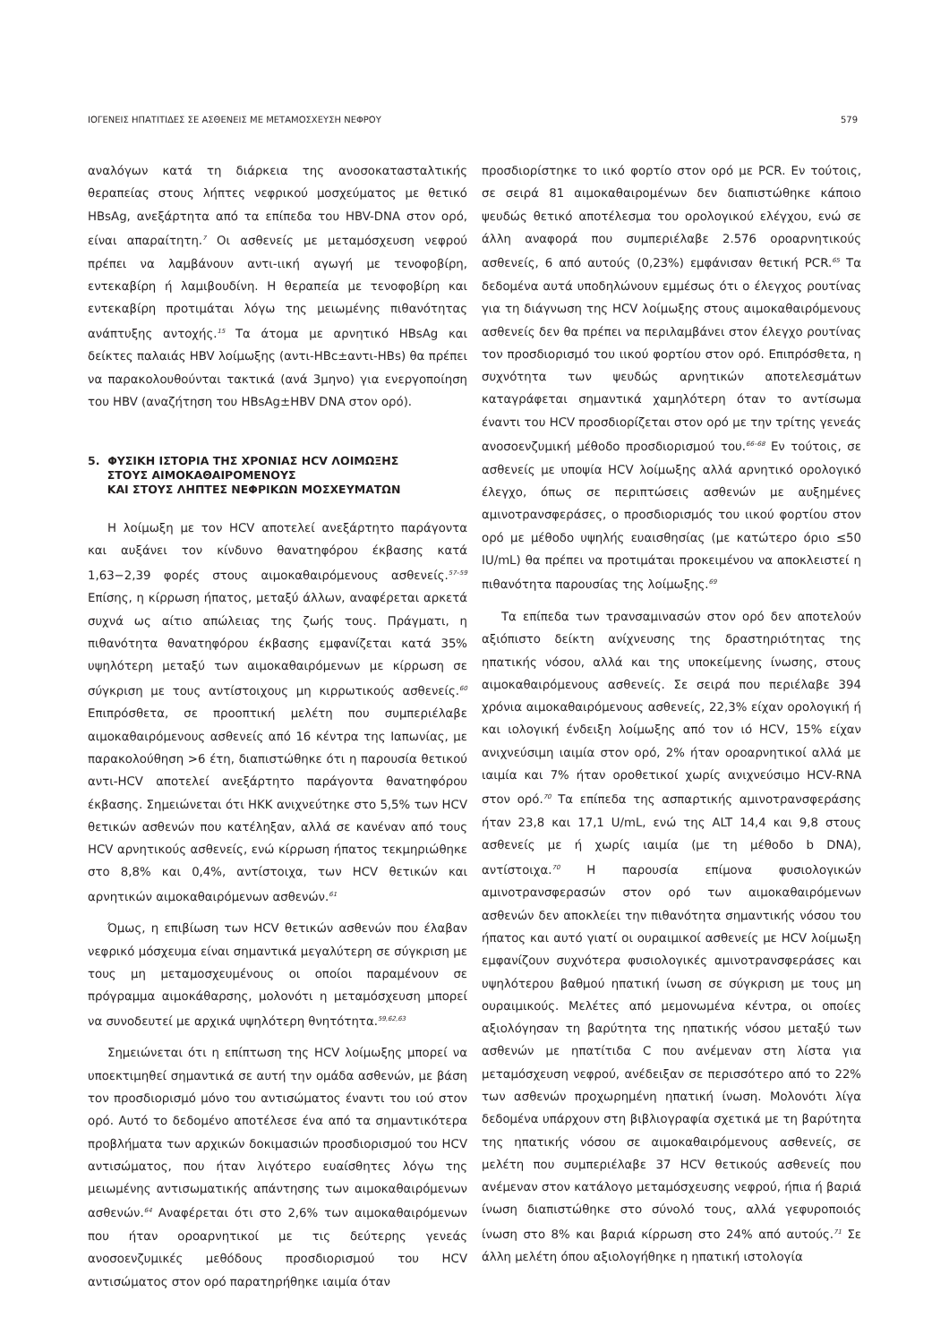ΙΟΓΕΝΕΙΣ ΗΠΑΤΙΤΙΔΕΣ ΣΕ ΑΣΘΕΝΕΙΣ ΜΕ ΜΕΤΑΜΟΣΧΕΥΣΗ ΝΕΦΡΟΥ 579
αναλόγων κατά τη διάρκεια της ανοσοκατασταλτικής θεραπείας στους λήπτες νεφρικού μοσχεύματος με θετικό HBsAg, ανεξάρτητα από τα επίπεδα του HBV-DNA στον ορό, είναι απαραίτητη.<sup>7</sup> Οι ασθενείς με μεταμόσχευση νεφρού πρέπει να λαμβάνουν αντι-ιική αγωγή με τενοφοβίρη, εντεκαβίρη ή λαμιβουδίνη. Η θεραπεία με τενοφοβίρη και εντεκαβίρη προτιμάται λόγω της μειωμένης πιθανότητας ανάπτυξης αντοχής.<sup>15</sup> Τα άτομα με αρνητικό HBsAg και δείκτες παλαιάς HBV λοίμωξης (αντι-HBc±αντι-HBs) θα πρέπει να παρακολουθούνται τακτικά (ανά 3μηνο) για ενεργοποίηση του HBV (αναζήτηση του HBsAg±HBV DNA στον ορό).
5. ΦΥΣΙΚΗ ΙΣΤΟΡΙΑ ΤΗΣ ΧΡΟΝΙΑΣ HCV ΛΟΙΜΩΞΗΣ
ΣΤΟΥΣ ΑΙΜΟΚΑΘΑΙΡΟΜΕΝΟΥΣ
ΚΑΙ ΣΤΟΥΣ ΛΗΠΤΕΣ ΝΕΦΡΙΚΩΝ ΜΟΣΧΕΥΜΑΤΩΝ
Η λοίμωξη με τον HCV αποτελεί ανεξάρτητο παράγοντα και αυξάνει τον κίνδυνο θανατηφόρου έκβασης κατά 1,63−2,39 φορές στους αιμοκαθαιρόμενους ασθενείς.<sup>57–59</sup> Επίσης, η κίρρωση ήπατος, μεταξύ άλλων, αναφέρεται αρκετά συχνά ως αίτιο απώλειας της ζωής τους. Πράγματι, η πιθανότητα θανατηφόρου έκβασης εμφανίζεται κατά 35% υψηλότερη μεταξύ των αιμοκαθαιρόμενων με κίρρωση σε σύγκριση με τους αντίστοιχους μη κιρρωτικούς ασθενείς.<sup>60</sup> Επιπρόσθετα, σε προοπτική μελέτη που συμπεριέλαβε αιμοκαθαιρόμενους ασθενείς από 16 κέντρα της Ιαπωνίας, με παρακολούθηση >6 έτη, διαπιστώθηκε ότι η παρουσία θετικού αντι-HCV αποτελεί ανεξάρτητο παράγοντα θανατηφόρου έκβασης. Σημειώνεται ότι ΗΚΚ ανιχνεύτηκε στο 5,5% των HCV θετικών ασθενών που κατέληξαν, αλλά σε κανέναν από τους HCV αρνητικούς ασθενείς, ενώ κίρρωση ήπατος τεκμηριώθηκε στο 8,8% και 0,4%, αντίστοιχα, των HCV θετικών και αρνητικών αιμοκαθαιρόμενων ασθενών.<sup>61</sup>
Όμως, η επιβίωση των HCV θετικών ασθενών που έλαβαν νεφρικό μόσχευμα είναι σημαντικά μεγαλύτερη σε σύγκριση με τους μη μεταμοσχευμένους οι οποίοι παραμένουν σε πρόγραμμα αιμοκάθαρσης, μολονότι η μεταμόσχευση μπορεί να συνοδευτεί με αρχικά υψηλότερη θνητότητα.<sup>59,62,63</sup>
Σημειώνεται ότι η επίπτωση της HCV λοίμωξης μπορεί να υποεκτιμηθεί σημαντικά σε αυτή την ομάδα ασθενών, με βάση τον προσδιορισμό μόνο του αντισώματος έναντι του ιού στον ορό. Αυτό το δεδομένο αποτέλεσε ένα από τα σημαντικότερα προβλήματα των αρχικών δοκιμασιών προσδιορισμού του HCV αντισώματος, που ήταν λιγότερο ευαίσθητες λόγω της μειωμένης αντισωματικής απάντησης των αιμοκαθαιρόμενων ασθενών.<sup>64</sup> Αναφέρεται ότι στο 2,6% των αιμοκαθαιρόμενων που ήταν οροαρνητικοί με τις δεύτερης γενεάς ανοσοενζυμικές μεθόδους προσδιορισμού του HCV αντισώματος στον ορό παρατηρήθηκε ιαιμία όταν
προσδιορίστηκε το ιικό φορτίο στον ορό με PCR. Εν τούτοις, σε σειρά 81 αιμοκαθαιρομένων δεν διαπιστώθηκε κάποιο ψευδώς θετικό αποτέλεσμα του ορολογικού ελέγχου, ενώ σε άλλη αναφορά που συμπεριέλαβε 2.576 οροαρνητικούς ασθενείς, 6 από αυτούς (0,23%) εμφάνισαν θετική PCR.<sup>65</sup> Τα δεδομένα αυτά υποδηλώνουν εμμέσως ότι ο έλεγχος ρουτίνας για τη διάγνωση της HCV λοίμωξης στους αιμοκαθαιρόμενους ασθενείς δεν θα πρέπει να περιλαμβάνει στον έλεγχο ρουτίνας τον προσδιορισμό του ιικού φορτίου στον ορό. Επιπρόσθετα, η συχνότητα των ψευδώς αρνητικών αποτελεσμάτων καταγράφεται σημαντικά χαμηλότερη όταν το αντίσωμα έναντι του HCV προσδιορίζεται στον ορό με την τρίτης γενεάς ανοσοενζυμική μέθοδο προσδιορισμού του.<sup>66–68</sup> Εν τούτοις, σε ασθενείς με υποψία HCV λοίμωξης αλλά αρνητικό ορολογικό έλεγχο, όπως σε περιπτώσεις ασθενών με αυξημένες αμινοτρανσφεράσες, ο προσδιορισμός του ιικού φορτίου στον ορό με μέθοδο υψηλής ευαισθησίας (με κατώτερο όριο ≤50 IU/mL) θα πρέπει να προτιμάται προκειμένου να αποκλειστεί η πιθανότητα παρουσίας της λοίμωξης.<sup>69</sup>
Τα επίπεδα των τρανσαμινασών στον ορό δεν αποτελούν αξιόπιστο δείκτη ανίχνευσης της δραστηριότητας της ηπατικής νόσου, αλλά και της υποκείμενης ίνωσης, στους αιμοκαθαιρόμενους ασθενείς. Σε σειρά που περιέλαβε 394 χρόνια αιμοκαθαιρόμενους ασθενείς, 22,3% είχαν ορολογική ή και ιολογική ένδειξη λοίμωξης από τον ιό HCV, 15% είχαν ανιχνεύσιμη ιαιμία στον ορό, 2% ήταν οροαρνητικοί αλλά με ιαιμία και 7% ήταν οροθετικοί χωρίς ανιχνεύσιμο HCV-RNA στον ορό.<sup>70</sup> Τα επίπεδα της ασπαρτικής αμινοτρανσφεράσης ήταν 23,8 και 17,1 U/mL, ενώ της ALT 14,4 και 9,8 στους ασθενείς με ή χωρίς ιαιμία (με τη μέθοδο b DNA), αντίστοιχα.<sup>70</sup> Η παρουσία επίμονα φυσιολογικών αμινοτρανσφερασών στον ορό των αιμοκαθαιρόμενων ασθενών δεν αποκλείει την πιθανότητα σημαντικής νόσου του ήπατος και αυτό γιατί οι ουραιμικοί ασθενείς με HCV λοίμωξη εμφανίζουν συχνότερα φυσιολογικές αμινοτρανσφεράσες και υψηλότερου βαθμού ηπατική ίνωση σε σύγκριση με τους μη ουραιμικούς. Μελέτες από μεμονωμένα κέντρα, οι οποίες αξιολόγησαν τη βαρύτητα της ηπατικής νόσου μεταξύ των ασθενών με ηπατίτιδα C που ανέμεναν στη λίστα για μεταμόσχευση νεφρού, ανέδειξαν σε περισσότερο από το 22% των ασθενών προχωρημένη ηπατική ίνωση. Μολονότι λίγα δεδομένα υπάρχουν στη βιβλιογραφία σχετικά με τη βαρύτητα της ηπατικής νόσου σε αιμοκαθαιρόμενους ασθενείς, σε μελέτη που συμπεριέλαβε 37 HCV θετικούς ασθενείς που ανέμεναν στον κατάλογο μεταμόσχευσης νεφρού, ήπια ή βαριά ίνωση διαπιστώθηκε στο σύνολό τους, αλλά γεφυροποιός ίνωση στο 8% και βαριά κίρρωση στο 24% από αυτούς.<sup>71</sup> Σε άλλη μελέτη όπου αξιολογήθηκε η ηπατική ιστολογία